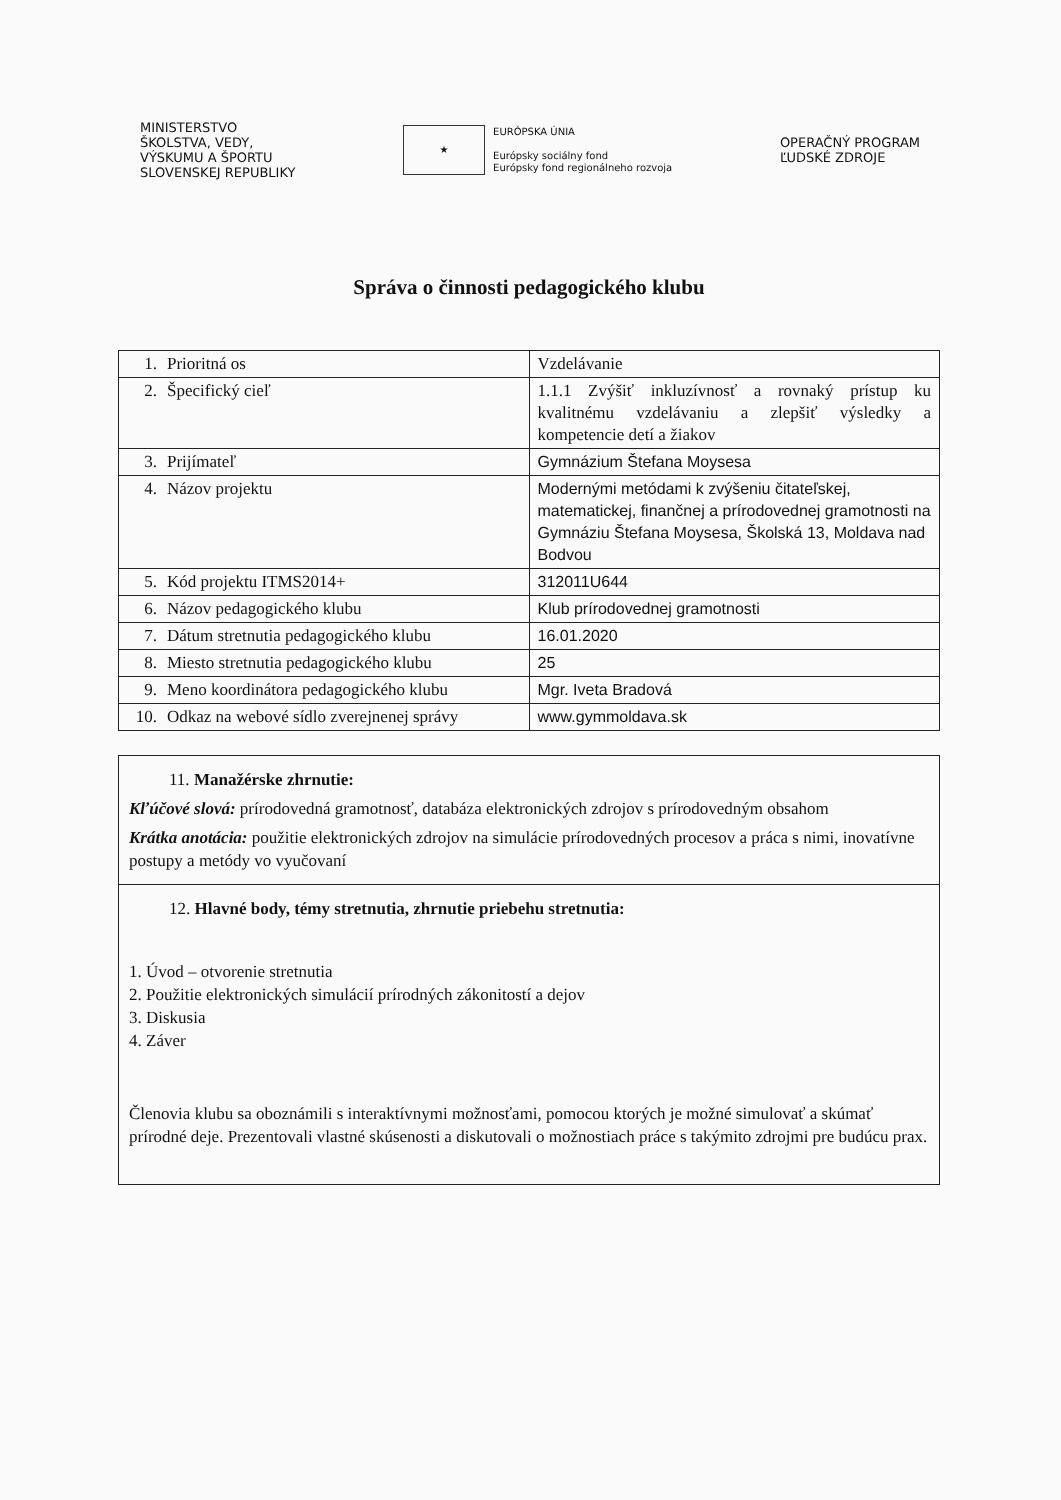MINISTERSTVO
ŠKOLSTVA, VEDY,
VÝSKUMU A ŠPORTU
SLOVENSKEJ REPUBLIKY
★
EURÓPSKA ÚNIA
Európsky sociálny fond
Európsky fond regionálneho rozvoja
OPERAČNÝ PROGRAM
ĽUDSKÉ ZDROJE
Správa o činnosti pedagogického klubu
| 1. Prioritná os | Vzdelávanie |
| 2. Špecifický cieľ | 1.1.1 Zvýšiť inkluzívnosť a rovnaký prístup ku kvalitnému vzdelávaniu a zlepšiť výsledky a kompetencie detí a žiakov |
| 3. Prijímateľ | Gymnázium Štefana Moysesa |
| 4. Názov projektu | Modernými metódami k zvýšeniu čitateľskej, matematickej, finančnej a prírodovednej gramotnosti na Gymnáziu Štefana Moysesa, Školská 13, Moldava nad Bodvou |
| 5. Kód projektu ITMS2014+ | 312011U644 |
| 6. Názov pedagogického klubu | Klub prírodovednej gramotnosti |
| 7. Dátum stretnutia pedagogického klubu | 16.01.2020 |
| 8. Miesto stretnutia pedagogického klubu | 25 |
| 9. Meno koordinátora pedagogického klubu | Mgr. Iveta Bradová |
| 10. Odkaz na webové sídlo zverejnenej správy | www.gymmoldava.sk |
11. Manažérske zhrnutie:
Kľúčové slová: prírodovedná gramotnosť, databáza elektronických zdrojov s prírodovedným obsahom
Krátka anotácia: použitie elektronických zdrojov na simulácie prírodovedných procesov a práca s nimi, inovatívne postupy a metódy vo vyučovaní
12. Hlavné body, témy stretnutia, zhrnutie priebehu stretnutia:
1. Úvod – otvorenie stretnutia
2. Použitie elektronických simulácií prírodných zákonitostí a dejov
3. Diskusia
4. Záver
Členovia klubu sa oboznámili s interaktívnymi možnosťami, pomocou ktorých je možné simulovať a skúmať prírodné deje. Prezentovali vlastné skúsenosti a diskutovali o možnostiach práce s takýmito zdrojmi pre budúcu prax.